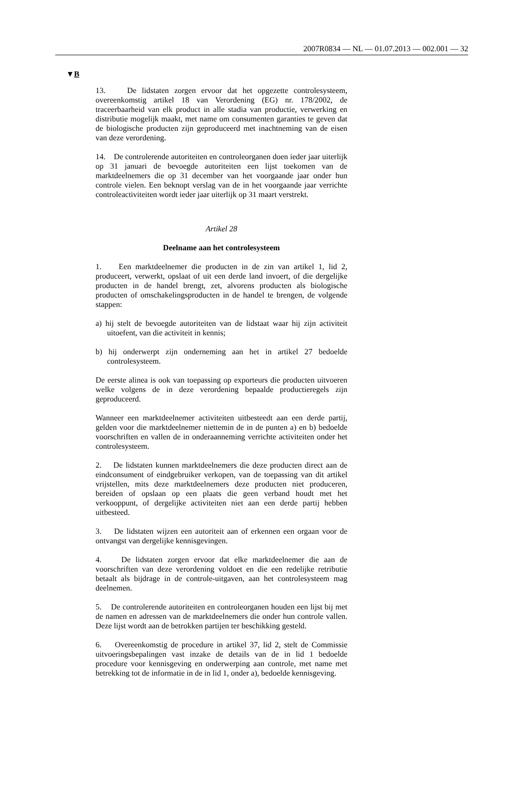2007R0834 — NL — 01.07.2013 — 002.001 — 32
▼B
13. De lidstaten zorgen ervoor dat het opgezette controlesysteem, overeenkomstig artikel 18 van Verordening (EG) nr. 178/2002, de traceerbaarheid van elk product in alle stadia van productie, verwerking en distributie mogelijk maakt, met name om consumenten garanties te geven dat de biologische producten zijn geproduceerd met inachtneming van de eisen van deze verordening.
14. De controlerende autoriteiten en controleorganen doen ieder jaar uiterlijk op 31 januari de bevoegde autoriteiten een lijst toekomen van de marktdeelnemers die op 31 december van het voorgaande jaar onder hun controle vielen. Een beknopt verslag van de in het voorgaande jaar verrichte controleactiviteiten wordt ieder jaar uiterlijk op 31 maart verstrekt.
Artikel 28
Deelname aan het controlesysteem
1. Een marktdeelnemer die producten in de zin van artikel 1, lid 2, produceert, verwerkt, opslaat of uit een derde land invoert, of die dergelijke producten in de handel brengt, zet, alvorens producten als biologische producten of omschakelingsproducten in de handel te brengen, de volgende stappen:
a) hij stelt de bevoegde autoriteiten van de lidstaat waar hij zijn activiteit uitoefent, van die activiteit in kennis;
b) hij onderwerpt zijn onderneming aan het in artikel 27 bedoelde controlesysteem.
De eerste alinea is ook van toepassing op exporteurs die producten uitvoeren welke volgens de in deze verordening bepaalde productieregels zijn geproduceerd.
Wanneer een marktdeelnemer activiteiten uitbesteedt aan een derde partij, gelden voor die marktdeelnemer niettemin de in de punten a) en b) bedoelde voorschriften en vallen de in onderaanneming verrichte activiteiten onder het controlesysteem.
2. De lidstaten kunnen marktdeelnemers die deze producten direct aan de eindconsument of eindgebruiker verkopen, van de toepassing van dit artikel vrijstellen, mits deze marktdeelnemers deze producten niet produceren, bereiden of opslaan op een plaats die geen verband houdt met het verkooppunt, of dergelijke activiteiten niet aan een derde partij hebben uitbesteed.
3. De lidstaten wijzen een autoriteit aan of erkennen een orgaan voor de ontvangst van dergelijke kennisgevingen.
4. De lidstaten zorgen ervoor dat elke marktdeelnemer die aan de voorschriften van deze verordening voldoet en die een redelijke retributie betaalt als bijdrage in de controle-uitgaven, aan het controlesysteem mag deelnemen.
5. De controlerende autoriteiten en controleorganen houden een lijst bij met de namen en adressen van de marktdeelnemers die onder hun controle vallen. Deze lijst wordt aan de betrokken partijen ter beschikking gesteld.
6. Overeenkomstig de procedure in artikel 37, lid 2, stelt de Commissie uitvoeringsbepalingen vast inzake de details van de in lid 1 bedoelde procedure voor kennisgeving en onderwerping aan controle, met name met betrekking tot de informatie in de in lid 1, onder a), bedoelde kennisgeving.